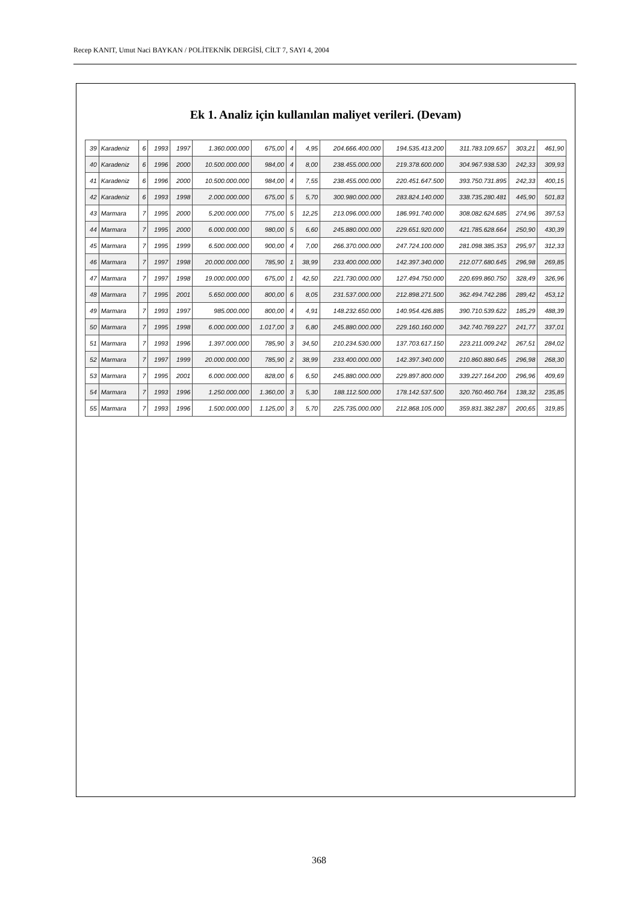Recep KANIT, Umut Naci BAYKAN / POLİTEKNİK DERGİSİ, CİLT 7, SAYI 4, 2004
Ek 1. Analiz için kullanılan maliyet verileri. (Devam)
| 39 | Karadeniz | 6 | 1993 | 1997 | 1.360.000.000 | 675,00 | 4 | 4,95 | 204.666.400.000 | 194.535.413.200 | 311.783.109.657 | 303,21 | 461,90 |
| 40 | Karadeniz | 6 | 1996 | 2000 | 10.500.000.000 | 984,00 | 4 | 8,00 | 238.455.000.000 | 219.378.600.000 | 304.967.938.530 | 242,33 | 309,93 |
| 41 | Karadeniz | 6 | 1996 | 2000 | 10.500.000.000 | 984,00 | 4 | 7,55 | 238.455.000.000 | 220.451.647.500 | 393.750.731.895 | 242,33 | 400,15 |
| 42 | Karadeniz | 6 | 1993 | 1998 | 2.000.000.000 | 675,00 | 5 | 5,70 | 300.980.000.000 | 283.824.140.000 | 338.735.280.481 | 445,90 | 501,83 |
| 43 | Marmara | 7 | 1995 | 2000 | 5.200.000.000 | 775,00 | 5 | 12,25 | 213.096.000.000 | 186.991.740.000 | 308.082.624.685 | 274,96 | 397,53 |
| 44 | Marmara | 7 | 1995 | 2000 | 6.000.000.000 | 980,00 | 5 | 6,60 | 245.880.000.000 | 229.651.920.000 | 421.785.628.664 | 250,90 | 430,39 |
| 45 | Marmara | 7 | 1995 | 1999 | 6.500.000.000 | 900,00 | 4 | 7,00 | 266.370.000.000 | 247.724.100.000 | 281.098.385.353 | 295,97 | 312,33 |
| 46 | Marmara | 7 | 1997 | 1998 | 20.000.000.000 | 785,90 | 1 | 38,99 | 233.400.000.000 | 142.397.340.000 | 212.077.680.645 | 296,98 | 269,85 |
| 47 | Marmara | 7 | 1997 | 1998 | 19.000.000.000 | 675,00 | 1 | 42,50 | 221.730.000.000 | 127.494.750.000 | 220.699.860.750 | 328,49 | 326,96 |
| 48 | Marmara | 7 | 1995 | 2001 | 5.650.000.000 | 800,00 | 6 | 8,05 | 231.537.000.000 | 212.898.271.500 | 362.494.742.286 | 289,42 | 453,12 |
| 49 | Marmara | 7 | 1993 | 1997 | 985.000.000 | 800,00 | 4 | 4,91 | 148.232.650.000 | 140.954.426.885 | 390.710.539.622 | 185,29 | 488,39 |
| 50 | Marmara | 7 | 1995 | 1998 | 6.000.000.000 | 1.017,00 | 3 | 6,80 | 245.880.000.000 | 229.160.160.000 | 342.740.769.227 | 241,77 | 337,01 |
| 51 | Marmara | 7 | 1993 | 1996 | 1.397.000.000 | 785,90 | 3 | 34,50 | 210.234.530.000 | 137.703.617.150 | 223.211.009.242 | 267,51 | 284,02 |
| 52 | Marmara | 7 | 1997 | 1999 | 20.000.000.000 | 785,90 | 2 | 38,99 | 233.400.000.000 | 142.397.340.000 | 210.860.880.645 | 296,98 | 268,30 |
| 53 | Marmara | 7 | 1995 | 2001 | 6.000.000.000 | 828,00 | 6 | 6,50 | 245.880.000.000 | 229.897.800.000 | 339.227.164.200 | 296,96 | 409,69 |
| 54 | Marmara | 7 | 1993 | 1996 | 1.250.000.000 | 1.360,00 | 3 | 5,30 | 188.112.500.000 | 178.142.537.500 | 320.760.460.764 | 138,32 | 235,85 |
| 55 | Marmara | 7 | 1993 | 1996 | 1.500.000.000 | 1.125,00 | 3 | 5,70 | 225.735.000.000 | 212.868.105.000 | 359.831.382.287 | 200,65 | 319,85 |
368